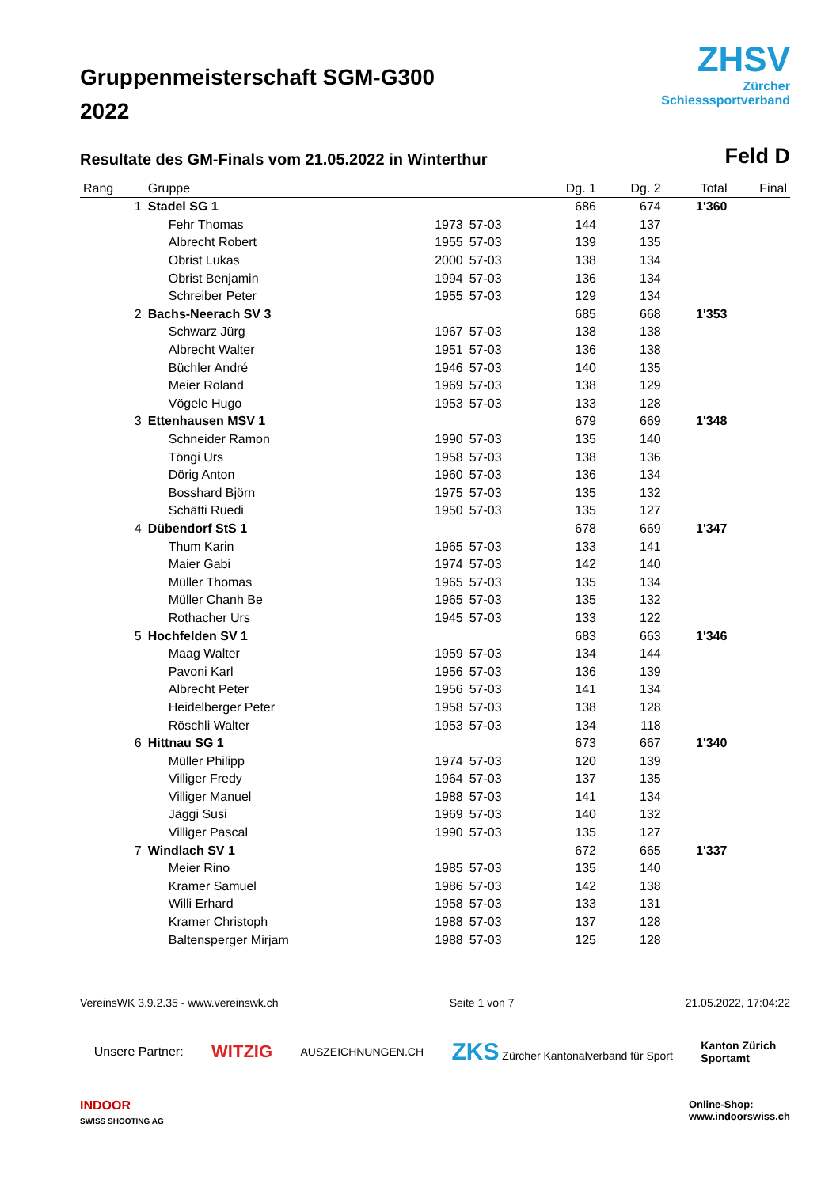Gruppenmeisterschaft SGM-G300
2022
ZHSV
Zürcher
Schiesssportverband
Resultate des GM-Finals vom 21.05.2022 in Winterthur
Feld D
| Rang | Gruppe | | | Dg. 1 | Dg. 2 | Total | Final |
| --- | --- | --- | --- | --- | --- | --- | --- |
| 1 | Stadel SG 1 | | | 686 | 674 | 1'360 | |
| | Fehr Thomas | 1973 | 57-03 | 144 | 137 | | |
| | Albrecht Robert | 1955 | 57-03 | 139 | 135 | | |
| | Obrist Lukas | 2000 | 57-03 | 138 | 134 | | |
| | Obrist Benjamin | 1994 | 57-03 | 136 | 134 | | |
| | Schreiber Peter | 1955 | 57-03 | 129 | 134 | | |
| 2 | Bachs-Neerach SV 3 | | | 685 | 668 | 1'353 | |
| | Schwarz Jürg | 1967 | 57-03 | 138 | 138 | | |
| | Albrecht Walter | 1951 | 57-03 | 136 | 138 | | |
| | Büchler André | 1946 | 57-03 | 140 | 135 | | |
| | Meier Roland | 1969 | 57-03 | 138 | 129 | | |
| | Vögele Hugo | 1953 | 57-03 | 133 | 128 | | |
| 3 | Ettenhausen MSV 1 | | | 679 | 669 | 1'348 | |
| | Schneider Ramon | 1990 | 57-03 | 135 | 140 | | |
| | Töngi Urs | 1958 | 57-03 | 138 | 136 | | |
| | Dörig Anton | 1960 | 57-03 | 136 | 134 | | |
| | Bosshard Björn | 1975 | 57-03 | 135 | 132 | | |
| | Schätti Ruedi | 1950 | 57-03 | 135 | 127 | | |
| 4 | Dübendorf StS 1 | | | 678 | 669 | 1'347 | |
| | Thum Karin | 1965 | 57-03 | 133 | 141 | | |
| | Maier Gabi | 1974 | 57-03 | 142 | 140 | | |
| | Müller Thomas | 1965 | 57-03 | 135 | 134 | | |
| | Müller Chanh Be | 1965 | 57-03 | 135 | 132 | | |
| | Rothacher Urs | 1945 | 57-03 | 133 | 122 | | |
| 5 | Hochfelden SV 1 | | | 683 | 663 | 1'346 | |
| | Maag Walter | 1959 | 57-03 | 134 | 144 | | |
| | Pavoni Karl | 1956 | 57-03 | 136 | 139 | | |
| | Albrecht Peter | 1956 | 57-03 | 141 | 134 | | |
| | Heidelberger Peter | 1958 | 57-03 | 138 | 128 | | |
| | Röschli Walter | 1953 | 57-03 | 134 | 118 | | |
| 6 | Hittnau SG 1 | | | 673 | 667 | 1'340 | |
| | Müller Philipp | 1974 | 57-03 | 120 | 139 | | |
| | Villiger Fredy | 1964 | 57-03 | 137 | 135 | | |
| | Villiger Manuel | 1988 | 57-03 | 141 | 134 | | |
| | Jäggi Susi | 1969 | 57-03 | 140 | 132 | | |
| | Villiger Pascal | 1990 | 57-03 | 135 | 127 | | |
| 7 | Windlach SV 1 | | | 672 | 665 | 1'337 | |
| | Meier Rino | 1985 | 57-03 | 135 | 140 | | |
| | Kramer Samuel | 1986 | 57-03 | 142 | 138 | | |
| | Willi Erhard | 1958 | 57-03 | 133 | 131 | | |
| | Kramer Christoph | 1988 | 57-03 | 137 | 128 | | |
| | Baltensperger Mirjam | 1988 | 57-03 | 125 | 128 | | |
VereinsWK 3.9.2.35 - www.vereinswk.ch Seite 1 von 7 21.05.2022, 17:04:22
Unsere Partner: WITZIG AUSZEICHNUNGEN.CH ZKS Zürcher Kantonalverband für Sport Kanton Zürich
Sportamt
INDOOR
SWISS SHOOTING AG Online-Shop:
www.indoorswiss.ch